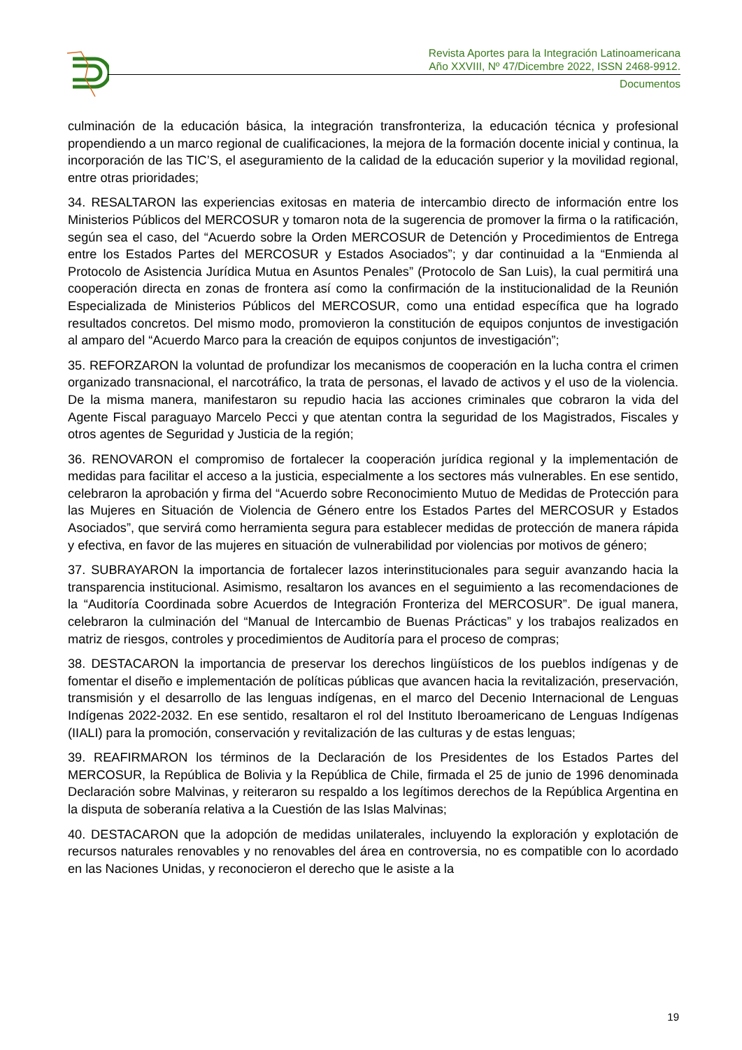Revista Aportes para la Integración Latinoamericana
Año XXVIII, Nº 47/Dicembre 2022, ISSN 2468-9912.
Documentos
culminación de la educación básica, la integración transfronteriza, la educación técnica y profesional propendiendo a un marco regional de cualificaciones, la mejora de la formación docente inicial y continua, la incorporación de las TIC’S, el aseguramiento de la calidad de la educación superior y la movilidad regional, entre otras prioridades;
34. RESALTARON las experiencias exitosas en materia de intercambio directo de información entre los Ministerios Públicos del MERCOSUR y tomaron nota de la sugerencia de promover la firma o la ratificación, según sea el caso, del “Acuerdo sobre la Orden MERCOSUR de Detención y Procedimientos de Entrega entre los Estados Partes del MERCOSUR y Estados Asociados”; y dar continuidad a la “Enmienda al Protocolo de Asistencia Jurídica Mutua en Asuntos Penales” (Protocolo de San Luis), la cual permitirá una cooperación directa en zonas de frontera así como la confirmación de la institucionalidad de la Reunión Especializada de Ministerios Públicos del MERCOSUR, como una entidad específica que ha logrado resultados concretos. Del mismo modo, promovieron la constitución de equipos conjuntos de investigación al amparo del “Acuerdo Marco para la creación de equipos conjuntos de investigación”;
35. REFORZARON la voluntad de profundizar los mecanismos de cooperación en la lucha contra el crimen organizado transnacional, el narcotráfico, la trata de personas, el lavado de activos y el uso de la violencia. De la misma manera, manifestaron su repudio hacia las acciones criminales que cobraron la vida del Agente Fiscal paraguayo Marcelo Pecci y que atentan contra la seguridad de los Magistrados, Fiscales y otros agentes de Seguridad y Justicia de la región;
36. RENOVARON el compromiso de fortalecer la cooperación jurídica regional y la implementación de medidas para facilitar el acceso a la justicia, especialmente a los sectores más vulnerables. En ese sentido, celebraron la aprobación y firma del “Acuerdo sobre Reconocimiento Mutuo de Medidas de Protección para las Mujeres en Situación de Violencia de Género entre los Estados Partes del MERCOSUR y Estados Asociados”, que servirá como herramienta segura para establecer medidas de protección de manera rápida y efectiva, en favor de las mujeres en situación de vulnerabilidad por violencias por motivos de género;
37. SUBRAYARON la importancia de fortalecer lazos interinstitucionales para seguir avanzando hacia la transparencia institucional. Asimismo, resaltaron los avances en el seguimiento a las recomendaciones de la “Auditoría Coordinada sobre Acuerdos de Integración Fronteriza del MERCOSUR”. De igual manera, celebraron la culminación del “Manual de Intercambio de Buenas Prácticas” y los trabajos realizados en matriz de riesgos, controles y procedimientos de Auditoría para el proceso de compras;
38. DESTACARON la importancia de preservar los derechos lingüísticos de los pueblos indígenas y de fomentar el diseño e implementación de políticas públicas que avancen hacia la revitalización, preservación, transmisión y el desarrollo de las lenguas indígenas, en el marco del Decenio Internacional de Lenguas Indígenas 2022-2032. En ese sentido, resaltaron el rol del Instituto Iberoamericano de Lenguas Indígenas (IIALI) para la promoción, conservación y revitalización de las culturas y de estas lenguas;
39. REAFIRMARON los términos de la Declaración de los Presidentes de los Estados Partes del MERCOSUR, la República de Bolivia y la República de Chile, firmada el 25 de junio de 1996 denominada Declaración sobre Malvinas, y reiteraron su respaldo a los legítimos derechos de la República Argentina en la disputa de soberanía relativa a la Cuestión de las Islas Malvinas;
40. DESTACARON que la adopción de medidas unilaterales, incluyendo la exploración y explotación de recursos naturales renovables y no renovables del área en controversia, no es compatible con lo acordado en las Naciones Unidas, y reconocieron el derecho que le asiste a la
19